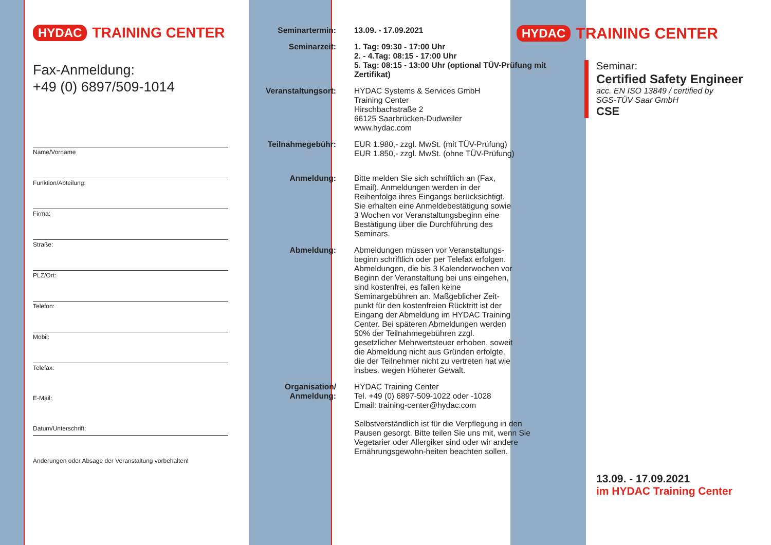HYDAC TRAINING CENTER
Fax-Anmeldung:
+49 (0) 6897/509-1014
Name/Vorname
Funktion/Abteilung:
Firma:
Straße:
PLZ/Ort:
Telefon:
Mobil:
Telefax:
E-Mail:
Datum/Unterschrift:
Änderungen oder Absage der Veranstaltung vorbehalten!
Seminartermin: 13.09. - 17.09.2021
Seminarzeit: 1. Tag: 09:30 - 17:00 Uhr
2. - 4.Tag: 08:15 - 17:00 Uhr
5. Tag: 08:15 - 13:00 Uhr (optional TÜV-Prüfung mit Zertifikat)
Veranstaltungsort: HYDAC Systems & Services GmbH
Training Center
Hirschbachstraße 2
66125 Saarbrücken-Dudweiler
www.hydac.com
Teilnahmegebühr: EUR 1.980,- zzgl. MwSt. (mit TÜV-Prüfung)
EUR 1.850,- zzgl. MwSt. (ohne TÜV-Prüfung)
Anmeldung: Bitte melden Sie sich schriftlich an (Fax, Email). Anmeldungen werden in der Reihenfolge ihres Eingangs berücksichtigt. Sie erhalten eine Anmeldebestätigung sowie 3 Wochen vor Veranstaltungsbeginn eine Bestätigung über die Durchführung des Seminars.
Abmeldung: Abmeldungen müssen vor Veranstaltungs-beginn schriftlich oder per Telefax erfolgen. Abmeldungen, die bis 3 Kalenderwochen vor Beginn der Veranstaltung bei uns eingehen, sind kostenfrei, es fallen keine Seminargebühren an. Maßgeblicher Zeit-punkt für den kostenfreien Rücktritt ist der Eingang der Abmeldung im HYDAC Training Center. Bei späteren Abmeldungen werden 50% der Teilnahmegebühren zzgl. gesetzlicher Mehrwertsteuer erhoben, soweit die Abmeldung nicht aus Gründen erfolgte, die der Teilnehmer nicht zu vertreten hat wie insbes. wegen Höherer Gewalt.
Organisation/ Anmeldung:
HYDAC Training Center
Tel. +49 (0) 6897-509-1022 oder -1028
Email: training-center@hydac.com
Selbstverständlich ist für die Verpflegung in den Pausen gesorgt. Bitte teilen Sie uns mit, wenn Sie Vegetarier oder Allergiker sind oder wir andere Ernährungsgewohn-heiten beachten sollen.
HYDAC TRAINING CENTER
Seminar:
Certified Safety Engineer
acc. EN ISO 13849 / certified by
SGS-TÜV Saar GmbH
CSE
13.09. - 17.09.2021
im HYDAC Training Center